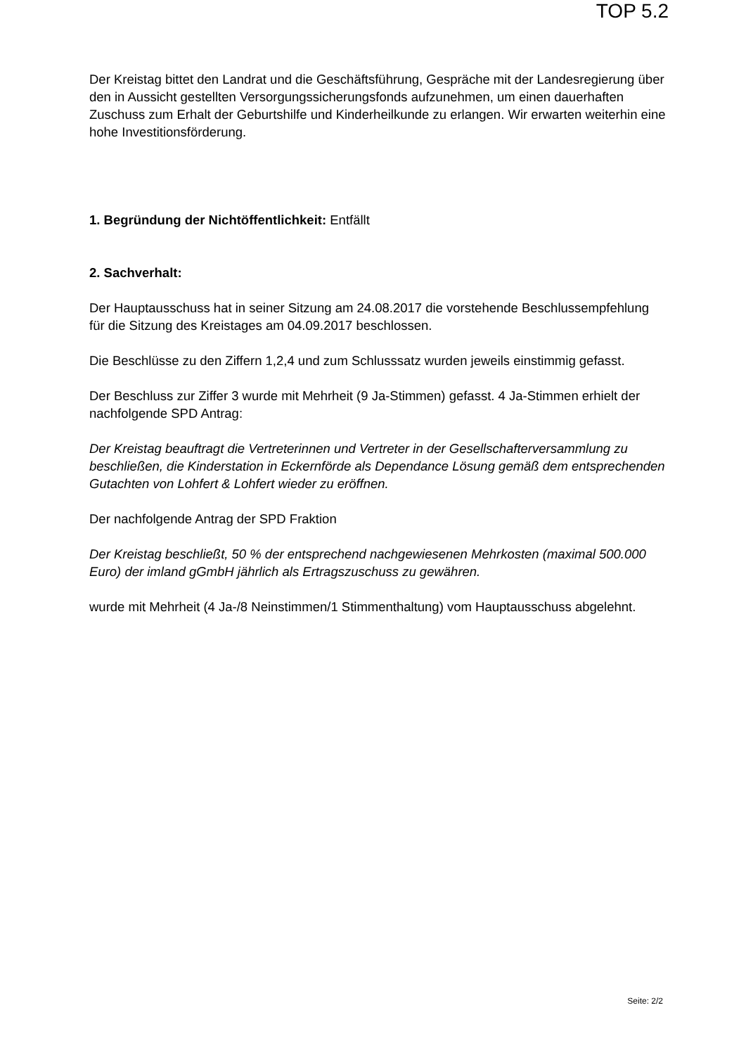TOP 5.2
Der Kreistag bittet den Landrat und die Geschäftsführung, Gespräche mit der Landesregierung über den in Aussicht gestellten Versorgungssicherungsfonds aufzunehmen, um einen dauerhaften Zuschuss zum Erhalt der Geburtshilfe und Kinderheilkunde zu erlangen. Wir erwarten weiterhin eine hohe Investitionsförderung.
1. Begründung der Nichtöffentlichkeit: Entfällt
2. Sachverhalt:
Der Hauptausschuss hat in seiner Sitzung am 24.08.2017 die vorstehende Beschlussempfehlung für die Sitzung des Kreistages am 04.09.2017 beschlossen.
Die Beschlüsse zu den Ziffern 1,2,4 und zum Schlusssatz wurden jeweils einstimmig gefasst.
Der Beschluss zur Ziffer 3 wurde mit Mehrheit (9 Ja-Stimmen) gefasst. 4 Ja-Stimmen erhielt der nachfolgende SPD Antrag:
Der Kreistag beauftragt die Vertreterinnen und Vertreter in der Gesellschafterversammlung zu beschließen, die Kinderstation in Eckernförde als Dependance Lösung gemäß dem entsprechenden Gutachten von Lohfert & Lohfert wieder zu eröffnen.
Der nachfolgende Antrag der SPD Fraktion
Der Kreistag beschließt, 50 % der entsprechend nachgewiesenen Mehrkosten (maximal 500.000 Euro) der imland gGmbH jährlich als Ertragszuschuss zu gewähren.
wurde mit Mehrheit (4 Ja-/8 Neinstimmen/1 Stimmenthaltung) vom Hauptausschuss abgelehnt.
Seite: 2/2